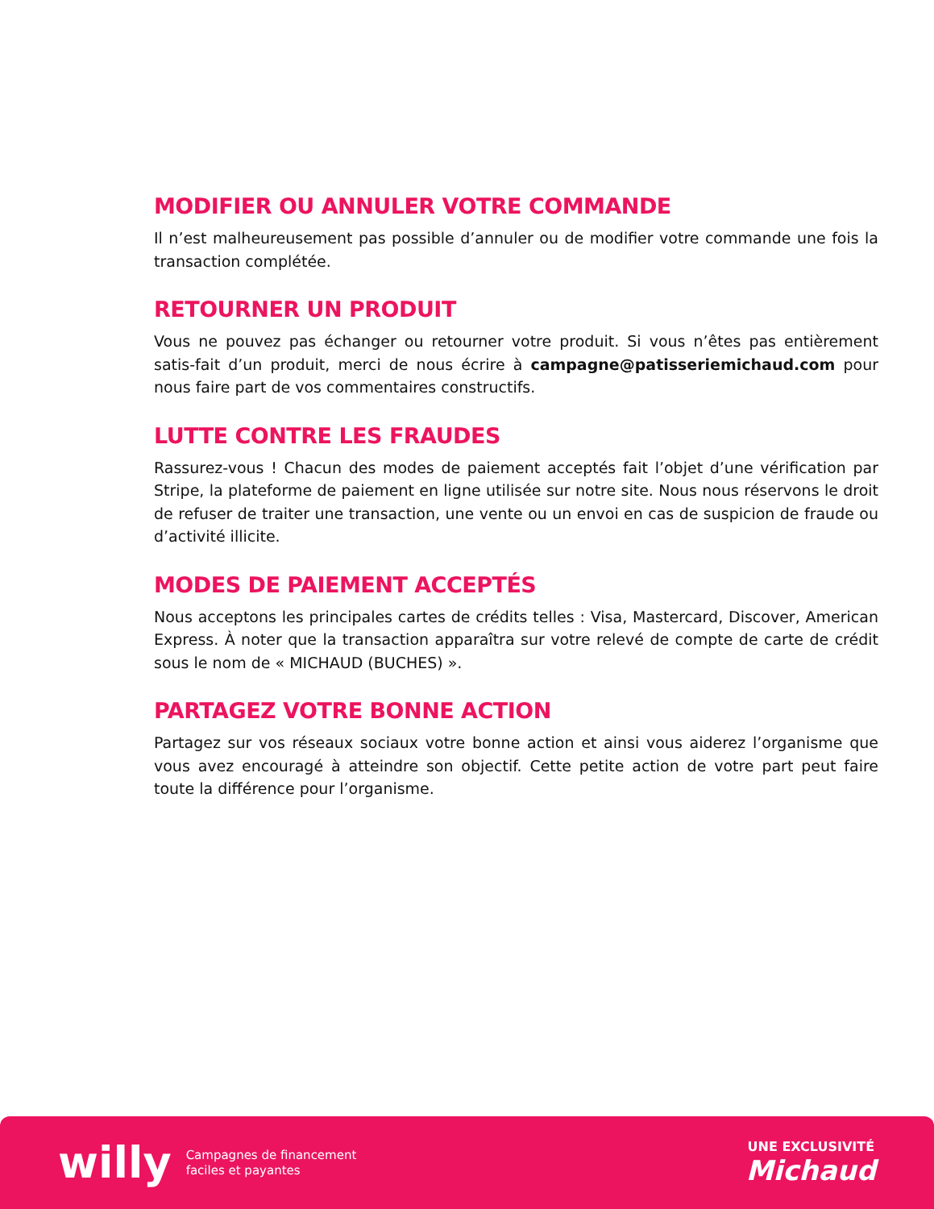MODIFIER OU ANNULER VOTRE COMMANDE
Il n’est malheureusement pas possible d’annuler ou de modifier votre commande une fois la transaction complétée.
RETOURNER UN PRODUIT
Vous ne pouvez pas échanger ou retourner votre produit. Si vous n’êtes pas entièrement satis-fait d’un produit, merci de nous écrire à campagne@patisseriemichaud.com pour nous faire part de vos commentaires constructifs.
LUTTE CONTRE LES FRAUDES
Rassurez-vous ! Chacun des modes de paiement acceptés fait l’objet d’une vérification par Stripe, la plateforme de paiement en ligne utilisée sur notre site. Nous nous réservons le droit de refuser de traiter une transaction, une vente ou un envoi en cas de suspicion de fraude ou d’activité illicite.
MODES DE PAIEMENT ACCEPTÉS
Nous acceptons les principales cartes de crédits telles : Visa, Mastercard, Discover, American Express. À noter que la transaction apparaîtra sur votre relevé de compte de carte de crédit sous le nom de « MICHAUD (BUCHES) ».
PARTAGEZ VOTRE BONNE ACTION
Partagez sur vos réseaux sociaux votre bonne action et ainsi vous aiderez l’organisme que vous avez encouragé à atteindre son objectif. Cette petite action de votre part peut faire toute la différence pour l’organisme.
willy
Campagnes de financement
faciles et payantes
UNE EXCLUSIVITÉ
Michaud